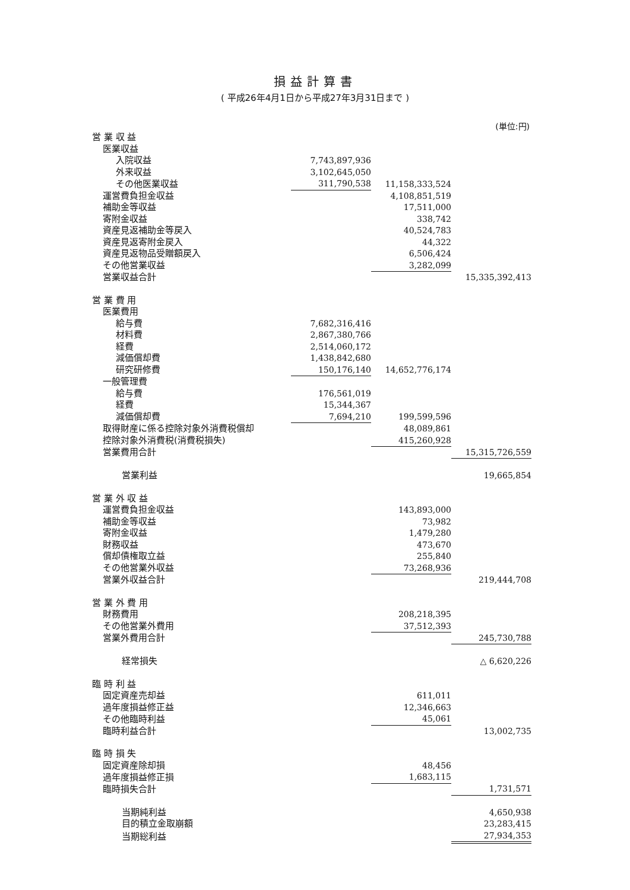損益計算書
( 平成26年4月1日から平成27年3月31日まで )
(単位:円)
| 営 業 収 益 | | | |
| 医業収益 | | | |
| 入院収益 | 7,743,897,936 | | |
| 外来収益 | 3,102,645,050 | | |
| その他医業収益 | 311,790,538 | 11,158,333,524 | |
| 運営費負担金収益 | | 4,108,851,519 | |
| 補助金等収益 | | 17,511,000 | |
| 寄附金収益 | | 338,742 | |
| 資産見返補助金等戻入 | | 40,524,783 | |
| 資産見返寄附金戻入 | | 44,322 | |
| 資産見返物品受贈額戻入 | | 6,506,424 | |
| その他営業収益 | | 3,282,099 | |
| 営業収益合計 | | | 15,335,392,413 |
| 営 業 費 用 | | | |
| 医業費用 | | | |
| 給与費 | 7,682,316,416 | | |
| 材料費 | 2,867,380,766 | | |
| 経費 | 2,514,060,172 | | |
| 減価償却費 | 1,438,842,680 | | |
| 研究研修費 | 150,176,140 | 14,652,776,174 | |
| 一般管理費 | | | |
| 給与費 | 176,561,019 | | |
| 経費 | 15,344,367 | | |
| 減価償却費 | 7,694,210 | 199,599,596 | |
| 取得財産に係る控除対象外消費税償却 | | 48,089,861 | |
| 控除対象外消費税(消費税損失) | | 415,260,928 | |
| 営業費用合計 | | | 15,315,726,559 |
| 営業利益 | | | 19,665,854 |
| 営 業 外 収 益 | | | |
| 運営費負担金収益 | | 143,893,000 | |
| 補助金等収益 | | 73,982 | |
| 寄附金収益 | | 1,479,280 | |
| 財務収益 | | 473,670 | |
| 償却債権取立益 | | 255,840 | |
| その他営業外収益 | | 73,268,936 | |
| 営業外収益合計 | | | 219,444,708 |
| 営 業 外 費 用 | | | |
| 財務費用 | | 208,218,395 | |
| その他営業外費用 | | 37,512,393 | |
| 営業外費用合計 | | | 245,730,788 |
| 経常損失 | | | △ 6,620,226 |
| 臨 時 利 益 | | | |
| 固定資産売却益 | | 611,011 | |
| 過年度損益修正益 | | 12,346,663 | |
| その他臨時利益 | | 45,061 | |
| 臨時利益合計 | | | 13,002,735 |
| 臨 時 損 失 | | | |
| 固定資産除却損 | | 48,456 | |
| 過年度損益修正損 | | 1,683,115 | |
| 臨時損失合計 | | | 1,731,571 |
| 当期純利益 | | | 4,650,938 |
| 目的積立金取崩額 | | | 23,283,415 |
| 当期総利益 | | | 27,934,353 |